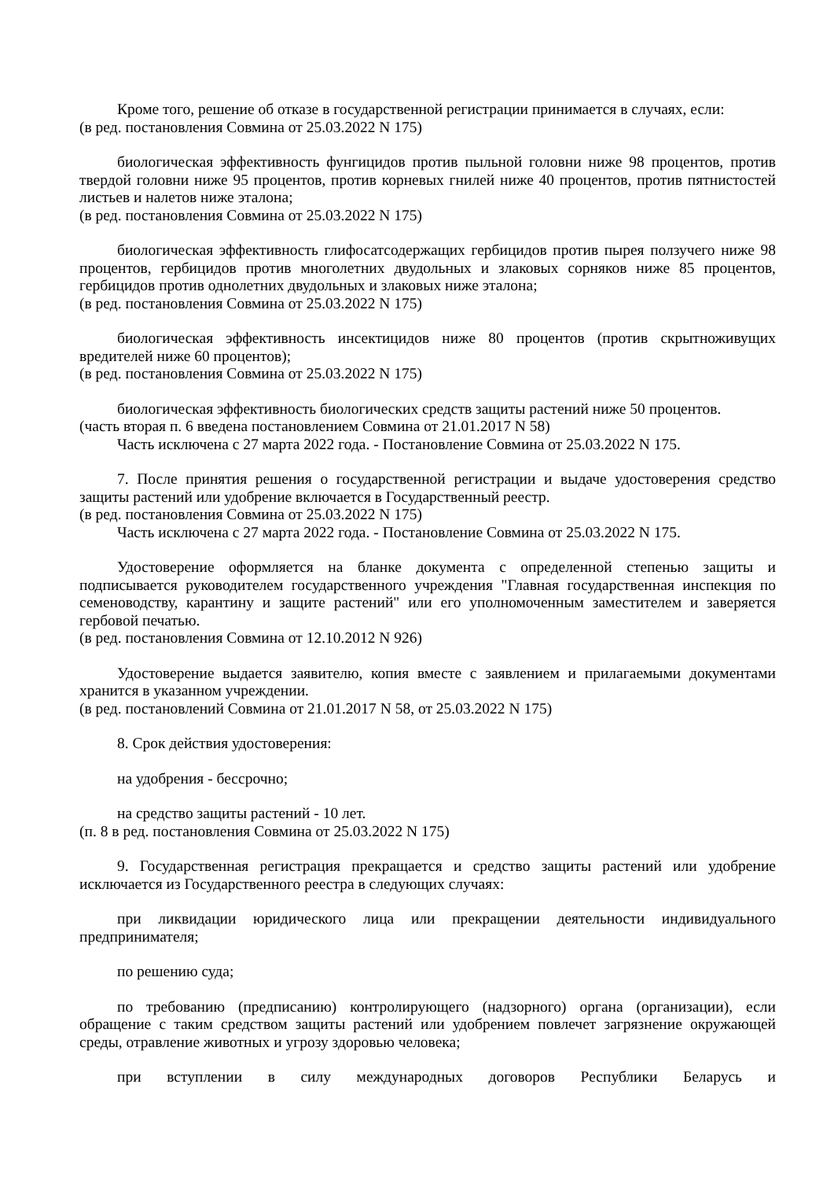Кроме того, решение об отказе в государственной регистрации принимается в случаях, если:
(в ред. постановления Совмина от 25.03.2022 N 175)
биологическая эффективность фунгицидов против пыльной головни ниже 98 процентов, против твердой головни ниже 95 процентов, против корневых гнилей ниже 40 процентов, против пятнистостей листьев и налетов ниже эталона;
(в ред. постановления Совмина от 25.03.2022 N 175)
биологическая эффективность глифосатсодержащих гербицидов против пырея ползучего ниже 98 процентов, гербицидов против многолетних двудольных и злаковых сорняков ниже 85 процентов, гербицидов против однолетних двудольных и злаковых ниже эталона;
(в ред. постановления Совмина от 25.03.2022 N 175)
биологическая эффективность инсектицидов ниже 80 процентов (против скрытноживущих вредителей ниже 60 процентов);
(в ред. постановления Совмина от 25.03.2022 N 175)
биологическая эффективность биологических средств защиты растений ниже 50 процентов.
(часть вторая п. 6 введена постановлением Совмина от 21.01.2017 N 58)
Часть исключена с 27 марта 2022 года. - Постановление Совмина от 25.03.2022 N 175.
7. После принятия решения о государственной регистрации и выдаче удостоверения средство защиты растений или удобрение включается в Государственный реестр.
(в ред. постановления Совмина от 25.03.2022 N 175)
Часть исключена с 27 марта 2022 года. - Постановление Совмина от 25.03.2022 N 175.
Удостоверение оформляется на бланке документа с определенной степенью защиты и подписывается руководителем государственного учреждения "Главная государственная инспекция по семеноводству, карантину и защите растений" или его уполномоченным заместителем и заверяется гербовой печатью.
(в ред. постановления Совмина от 12.10.2012 N 926)
Удостоверение выдается заявителю, копия вместе с заявлением и прилагаемыми документами хранится в указанном учреждении.
(в ред. постановлений Совмина от 21.01.2017 N 58, от 25.03.2022 N 175)
8. Срок действия удостоверения:
на удобрения - бессрочно;
на средство защиты растений - 10 лет.
(п. 8 в ред. постановления Совмина от 25.03.2022 N 175)
9. Государственная регистрация прекращается и средство защиты растений или удобрение исключается из Государственного реестра в следующих случаях:
при ликвидации юридического лица или прекращении деятельности индивидуального предпринимателя;
по решению суда;
по требованию (предписанию) контролирующего (надзорного) органа (организации), если обращение с таким средством защиты растений или удобрением повлечет загрязнение окружающей среды, отравление животных и угрозу здоровью человека;
при вступлении в силу международных договоров Республики Беларусь и